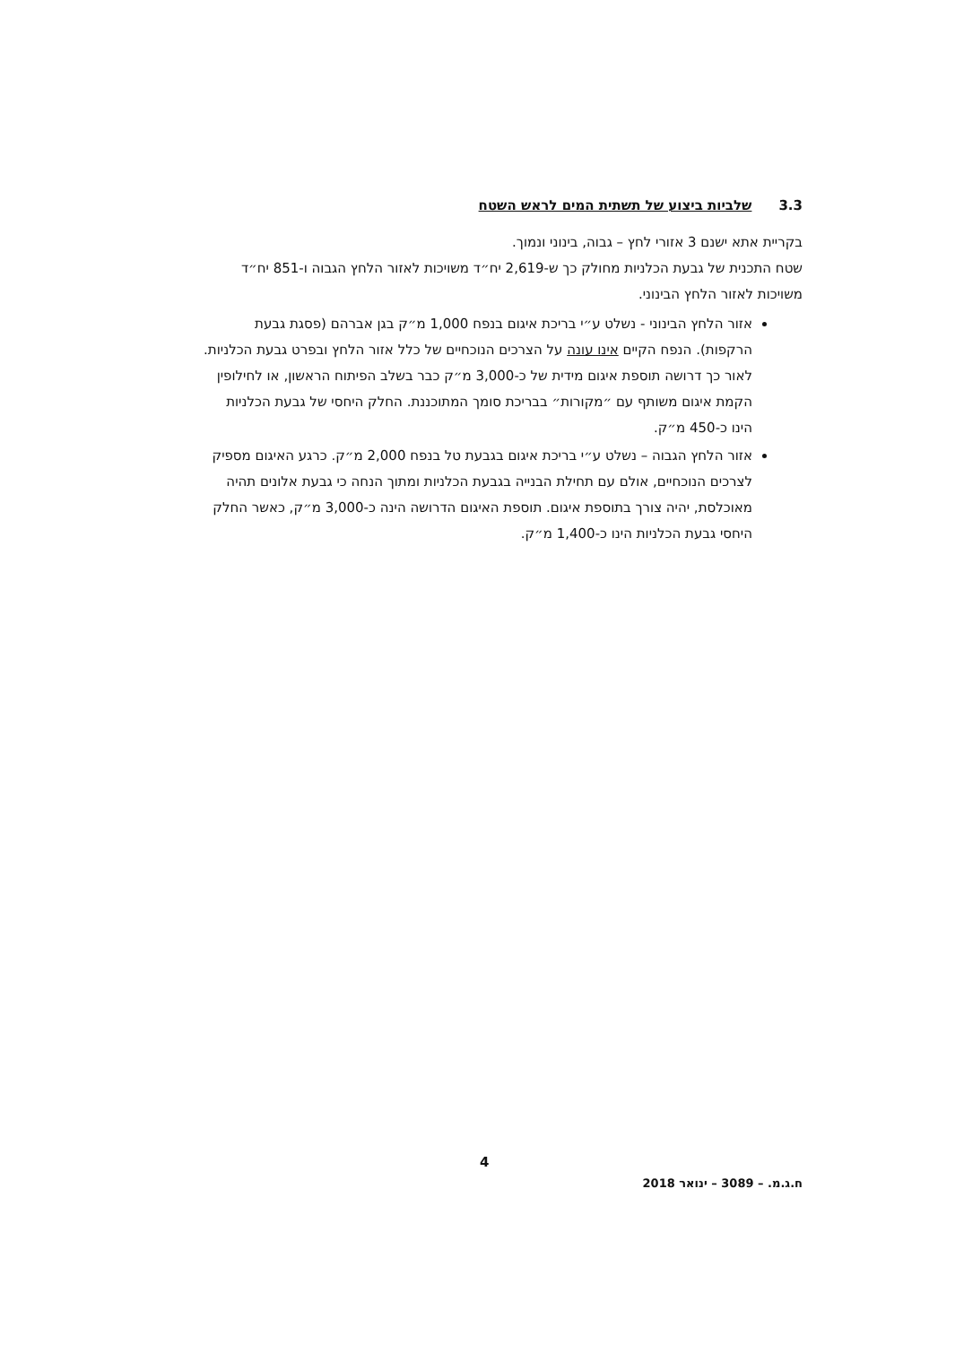3.3 שלביות ביצוע של תשתית המים לראש השטח
בקריית אתא ישנם 3 אזורי לחץ – גבוה, בינוני ונמוך.
שטח התכנית של גבעת הכלניות מחולק כך ש-2,619 יח״ד משויכות לאזור הלחץ הגבוה ו-851 יח״ד משויכות לאזור הלחץ הבינוני.
אזור הלחץ הבינוני - נשלט ע״י בריכת איגום בנפח 1,000 מ״ק בגן אברהם (פסגת גבעת הרקפות). הנפח הקיים אינו עונה על הצרכים הנוכחיים של כלל אזור הלחץ ובפרט גבעת הכלניות. לאור כך דרושה תוספת איגום מידית של כ-3,000 מ״ק כבר בשלב הפיתוח הראשון, או לחילופין הקמת איגום משותף עם ״מקורות״ בבריכת סומך המתוכננת. החלק היחסי של גבעת הכלניות הינו כ-450 מ״ק.
אזור הלחץ הגבוה – נשלט ע״י בריכת איגום בגבעת טל בנפח 2,000 מ״ק. כרגע האיגום מספיק לצרכים הנוכחיים, אולם עם תחילת הבנייה בגבעת הכלניות ומתוך הנחה כי גבעת אלונים תהיה מאוכלסת, יהיה צורך בתוספת איגום. תוספת האיגום הדרושה הינה כ-3,000 מ״ק, כאשר החלק היחסי גבעת הכלניות הינו כ-1,400 מ״ק.
4
ח.ג.מ. – 3089 – ינואר 2018